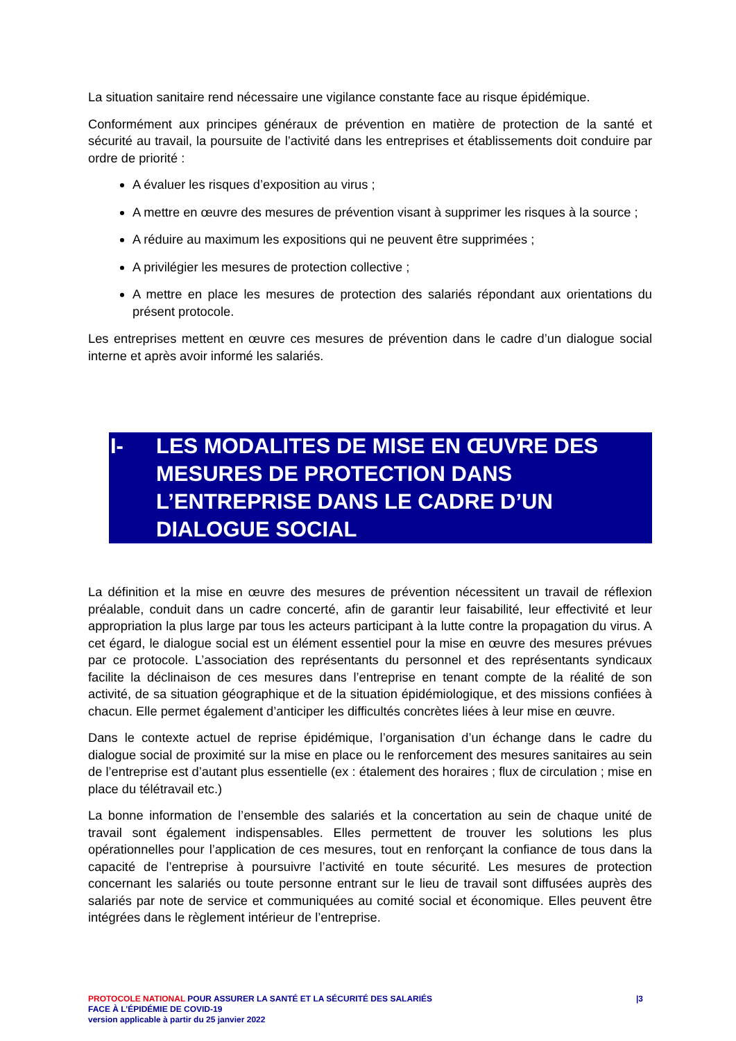La situation sanitaire rend nécessaire une vigilance constante face au risque épidémique.
Conformément aux principes généraux de prévention en matière de protection de la santé et sécurité au travail, la poursuite de l’activité dans les entreprises et établissements doit conduire par ordre de priorité :
A évaluer les risques d’exposition au virus ;
A mettre en œuvre des mesures de prévention visant à supprimer les risques à la source ;
A réduire au maximum les expositions qui ne peuvent être supprimées ;
A privilégier les mesures de protection collective ;
A mettre en place les mesures de protection des salariés répondant aux orientations du présent protocole.
Les entreprises mettent en œuvre ces mesures de prévention dans le cadre d’un dialogue social interne et après avoir informé les salariés.
I- LES MODALITES DE MISE EN ŒUVRE DES MESURES DE PROTECTION DANS L’ENTREPRISE DANS LE CADRE D’UN DIALOGUE SOCIAL
La définition et la mise en œuvre des mesures de prévention nécessitent un travail de réflexion préalable, conduit dans un cadre concerté, afin de garantir leur faisabilité, leur effectivité et leur appropriation la plus large par tous les acteurs participant à la lutte contre la propagation du virus. A cet égard, le dialogue social est un élément essentiel pour la mise en œuvre des mesures prévues par ce protocole. L’association des représentants du personnel et des représentants syndicaux facilite la déclinaison de ces mesures dans l’entreprise en tenant compte de la réalité de son activité, de sa situation géographique et de la situation épidémiologique, et des missions confiées à chacun. Elle permet également d’anticiper les difficultés concrètes liées à leur mise en œuvre.
Dans le contexte actuel de reprise épidémique, l’organisation d’un échange dans le cadre du dialogue social de proximité sur la mise en place ou le renforcement des mesures sanitaires au sein de l’entreprise est d’autant plus essentielle (ex : étalement des horaires ; flux de circulation ; mise en place du télétravail etc.)
La bonne information de l’ensemble des salariés et la concertation au sein de chaque unité de travail sont également indispensables. Elles permettent de trouver les solutions les plus opérationnelles pour l’application de ces mesures, tout en renforçant la confiance de tous dans la capacité de l’entreprise à poursuivre l’activité en toute sécurité. Les mesures de protection concernant les salariés ou toute personne entrant sur le lieu de travail sont diffusées auprès des salariés par note de service et communiquées au comité social et économique. Elles peuvent être intégrées dans le règlement intérieur de l’entreprise.
PROTOCOLE NATIONAL POUR ASSURER LA SANTÉ ET LA SÉCURITÉ DES SALARIÉS
FACE À L’ÉPIDÉMIE DE COVID-19
version applicable à partir du 25 janvier 2022
|3